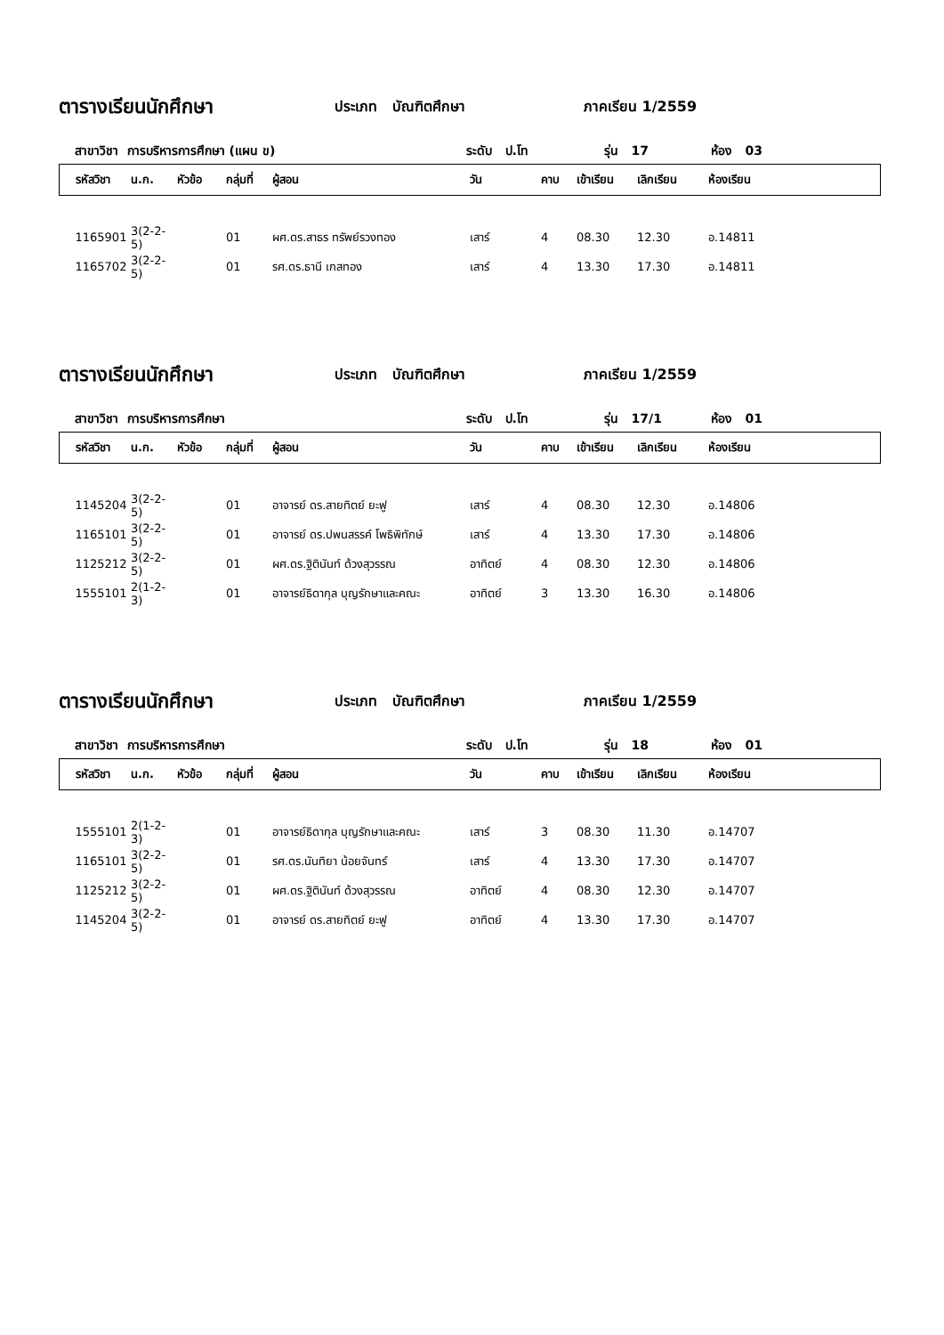ตารางเรียนนักศึกษา ประเภท บัณฑิตศึกษา ภาคเรียน 1/2559
สาขาวิชา การบริหารการศึกษา (แผน ข) ระดับ ป.โท รุ่น 17 ห้อง 03
| รหัสวิชา | น.ก. | หัวข้อ | กลุ่มที่ | ผู้สอน | วัน | คาบ | เข้าเรียน | เลิกเรียน | ห้องเรียน |
| --- | --- | --- | --- | --- | --- | --- | --- | --- | --- |
| 1165901 | 3(2-2-5) | | 01 | ผศ.ดร.สาธร ทรัพย์รวงทอง | เสาร์ | 4 | 08.30 | 12.30 | อ.14811 |
| 1165702 | 3(2-2-5) | | 01 | รศ.ดร.ธานี เกสทอง | เสาร์ | 4 | 13.30 | 17.30 | อ.14811 |
ตารางเรียนนักศึกษา ประเภท บัณฑิตศึกษา ภาคเรียน 1/2559
สาขาวิชา การบริหารการศึกษา ระดับ ป.โท รุ่น 17/1 ห้อง 01
| รหัสวิชา | น.ก. | หัวข้อ | กลุ่มที่ | ผู้สอน | วัน | คาบ | เข้าเรียน | เลิกเรียน | ห้องเรียน |
| --- | --- | --- | --- | --- | --- | --- | --- | --- | --- |
| 1145204 | 3(2-2-5) | | 01 | อาจารย์ ดร.สายทิตย์ ยะฟู | เสาร์ | 4 | 08.30 | 12.30 | อ.14806 |
| 1165101 | 3(2-2-5) | | 01 | อาจารย์ ดร.ปพนสรรค์ โพธิพิทักษ์ | เสาร์ | 4 | 13.30 | 17.30 | อ.14806 |
| 1125212 | 3(2-2-5) | | 01 | ผศ.ดร.ฐิตินันท์ ด้วงสุวรรณ | อาทิตย์ | 4 | 08.30 | 12.30 | อ.14806 |
| 1555101 | 2(1-2-3) | | 01 | อาจารย์ธิดากุล บุญรักษาและคณะ | อาทิตย์ | 3 | 13.30 | 16.30 | อ.14806 |
ตารางเรียนนักศึกษา ประเภท บัณฑิตศึกษา ภาคเรียน 1/2559
สาขาวิชา การบริหารการศึกษา ระดับ ป.โท รุ่น 18 ห้อง 01
| รหัสวิชา | น.ก. | หัวข้อ | กลุ่มที่ | ผู้สอน | วัน | คาบ | เข้าเรียน | เลิกเรียน | ห้องเรียน |
| --- | --- | --- | --- | --- | --- | --- | --- | --- | --- |
| 1555101 | 2(1-2-3) | | 01 | อาจารย์ธิดากุล บุญรักษาและคณะ | เสาร์ | 3 | 08.30 | 11.30 | อ.14707 |
| 1165101 | 3(2-2-5) | | 01 | รศ.ดร.นันทิยา น้อยจันทร์ | เสาร์ | 4 | 13.30 | 17.30 | อ.14707 |
| 1125212 | 3(2-2-5) | | 01 | ผศ.ดร.ฐิตินันท์ ด้วงสุวรรณ | อาทิตย์ | 4 | 08.30 | 12.30 | อ.14707 |
| 1145204 | 3(2-2-5) | | 01 | อาจารย์ ดร.สายทิตย์ ยะฟู | อาทิตย์ | 4 | 13.30 | 17.30 | อ.14707 |